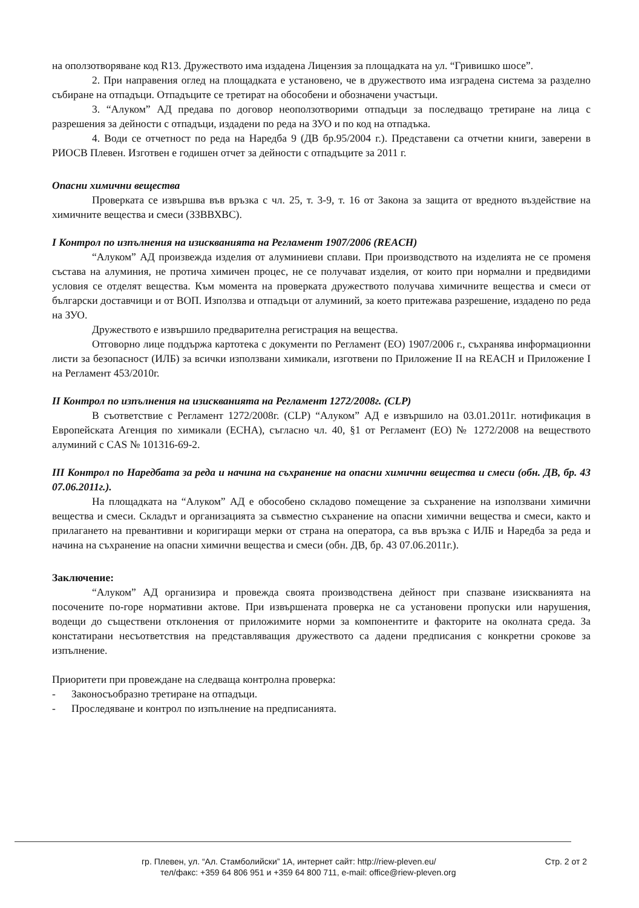на оползотворяване код R13. Дружеството има издадена Лицензия за площадката на ул. “Гривишко шосе”.
2. При направения оглед на площадката е установено, че в дружеството има изградена система за разделно събиране на отпадъци. Отпадъците се третират на обособени и обозначени участъци.
3. “Алуком” АД предава по договор неоползотворими отпадъци за последващо третиране на лица с разрешения за дейности с отпадъци, издадени по реда на ЗУО и по код на отпадъка.
4. Води се отчетност по реда на Наредба 9 (ДВ бр.95/2004 г.). Представени са отчетни книги, заверени в РИОСВ Плевен. Изготвен е годишен отчет за дейности с отпадъците за 2011 г.
Опасни химични вещества
Проверката се извършва във връзка с чл. 25, т. 3-9, т. 16 от Закона за защита от вредното въздействие на химичните вещества и смеси (ЗЗВВХВС).
I Контрол по изпълнения на изискванията на Регламент 1907/2006 (REACH)
“Алуком” АД произвежда изделия от алуминиеви сплави. При производството на изделията не се променя състава на алуминия, не протича химичен процес, не се получават изделия, от които при нормални и предвидими условия се отделят вещества. Към момента на проверката дружеството получава химичните вещества и смеси от български доставчици и от ВОП. Използва и отпадъци от алуминий, за което притежава разрешение, издадено по реда на ЗУО.
Дружеството е извършило предварителна регистрация на вещества.
Отговорно лице поддържа картотека с документи по Регламент (ЕО) 1907/2006 г., съхранява информационни листи за безопасност (ИЛБ) за всички използвани химикали, изготвени по Приложение II на REACH и Приложение I на Регламент 453/2010г.
II Контрол по изпълнения на изискванията на Регламент 1272/2008г. (CLP)
В съответствие с Регламент 1272/2008г. (CLP) “Алуком” АД е извършило на 03.01.2011г. нотификация в Европейската Агенция по химикали (ECHA), съгласно чл. 40, §1 от Регламент (ЕО) № 1272/2008 на веществото алуминий с CAS № 101316-69-2.
III Контрол по Наредбата за реда и начина на съхранение на опасни химични вещества и смеси (обн. ДВ, бр. 43 07.06.2011г.).
На площадката на “Алуком” АД е обособено складово помещение за съхранение на използвани химични вещества и смеси. Складът и организацията за съвместно съхранение на опасни химични вещества и смеси, както и прилагането на превантивни и коригиращи мерки от страна на оператора, са във връзка с ИЛБ и Наредба за реда и начина на съхранение на опасни химични вещества и смеси (обн. ДВ, бр. 43 07.06.2011г.).
Заключение:
“Алуком” АД организира и провежда своята производствена дейност при спазване изискванията на посочените по-горе нормативни актове. При извършената проверка не са установени пропуски или нарушения, водещи до съществени отклонения от приложимите норми за компонентите и факторите на околната среда. За констатирани несъответствия на представляващия дружеството са дадени предписания с конкретни срокове за изпълнение.
Приоритети при провеждане на следваща контролна проверка:
- Законосъобразно третиране на отпадъци.
- Проследяване и контрол по изпълнение на предписанията.
гр. Плевен, ул. “Ал. Стамболийски” 1А, интернет сайт: http://riew-pleven.eu/
тел/факс: +359 64 806 951 и +359 64 800 711, e-mail: office@riew-pleven.org
Стр. 2 от 2